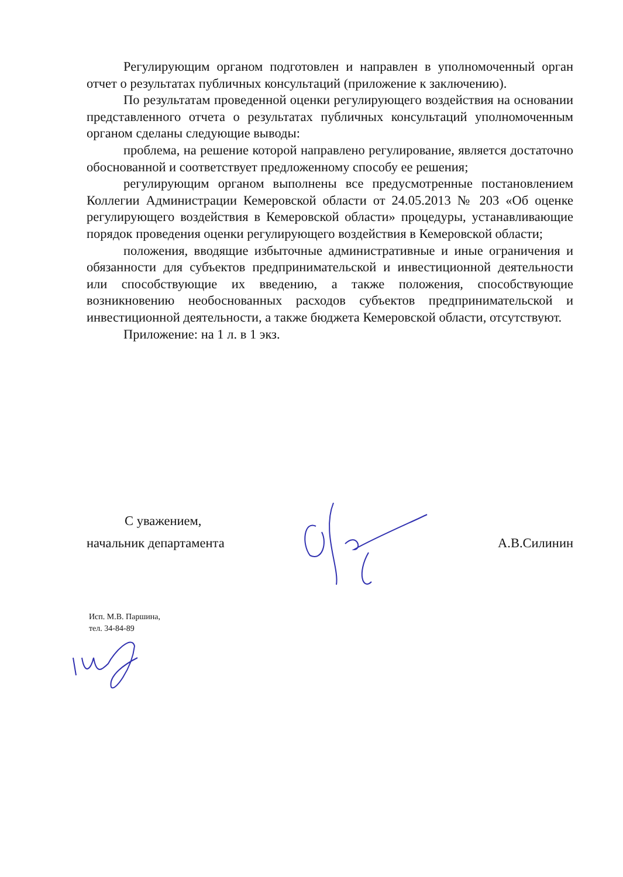Регулирующим органом подготовлен и направлен в уполномоченный орган отчет о результатах публичных консультаций (приложение к заключению).
По результатам проведенной оценки регулирующего воздействия на основании представленного отчета о результатах публичных консультаций уполномоченным органом сделаны следующие выводы:
проблема, на решение которой направлено регулирование, является достаточно обоснованной и соответствует предложенному способу ее решения;
регулирующим органом выполнены все предусмотренные постановлением Коллегии Администрации Кемеровской области от 24.05.2013 № 203 «Об оценке регулирующего воздействия в Кемеровской области» процедуры, устанавливающие порядок проведения оценки регулирующего воздействия в Кемеровской области;
положения, вводящие избыточные административные и иные ограничения и обязанности для субъектов предпринимательской и инвестиционной деятельности или способствующие их введению, а также положения, способствующие возникновению необоснованных расходов субъектов предпринимательской и инвестиционной деятельности, а также бюджета Кемеровской области, отсутствуют.
Приложение: на 1 л. в 1 экз.
С уважением,
начальник департамента А.В.Силинин
Исп. М.В. Паршина,
тел. 34-84-89